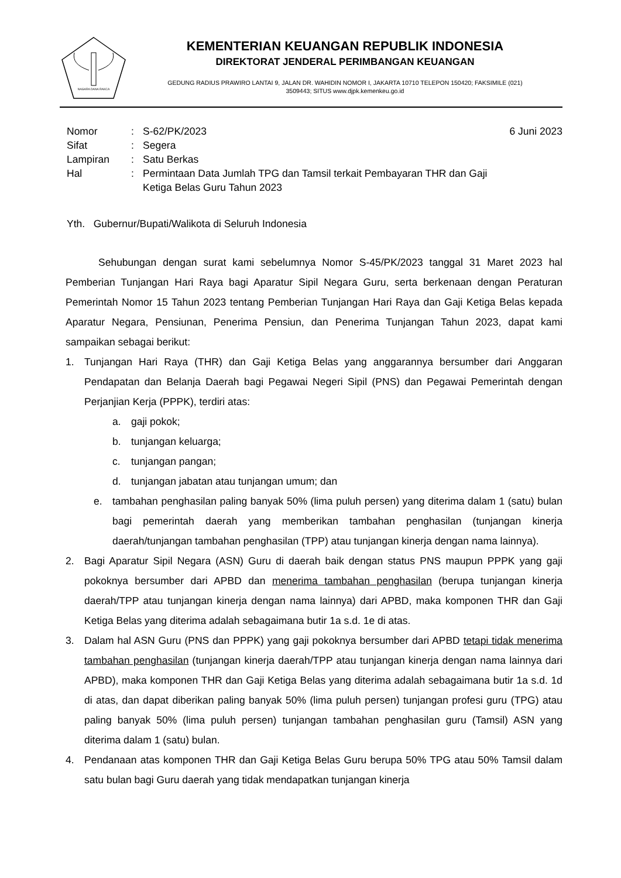NAGARA DANA RAKCA
KEMENTERIAN KEUANGAN REPUBLIK INDONESIA
DIREKTORAT JENDERAL PERIMBANGAN KEUANGAN
GEDUNG RADIUS PRAWIRO LANTAI 9, JALAN DR. WAHIDIN NOMOR I, JAKARTA 10710 TELEPON 150420; FAKSIMILE (021)
3509443; SITUS www.djpk.kemenkeu.go.id
Nomor : S-62/PK/2023 6 Juni 2023
Sifat : Segera
Lampiran : Satu Berkas
Hal : Permintaan Data Jumlah TPG dan Tamsil terkait Pembayaran THR dan Gaji
Ketiga Belas Guru Tahun 2023
Yth. Gubernur/Bupati/Walikota di Seluruh Indonesia
Sehubungan dengan surat kami sebelumnya Nomor S-45/PK/2023 tanggal 31 Maret 2023 hal Pemberian Tunjangan Hari Raya bagi Aparatur Sipil Negara Guru, serta berkenaan dengan Peraturan Pemerintah Nomor 15 Tahun 2023 tentang Pemberian Tunjangan Hari Raya dan Gaji Ketiga Belas kepada Aparatur Negara, Pensiunan, Penerima Pensiun, dan Penerima Tunjangan Tahun 2023, dapat kami sampaikan sebagai berikut:
1. Tunjangan Hari Raya (THR) dan Gaji Ketiga Belas yang anggarannya bersumber dari Anggaran Pendapatan dan Belanja Daerah bagi Pegawai Negeri Sipil (PNS) dan Pegawai Pemerintah dengan Perjanjian Kerja (PPPK), terdiri atas:
a. gaji pokok;
b. tunjangan keluarga;
c. tunjangan pangan;
d. tunjangan jabatan atau tunjangan umum; dan
e. tambahan penghasilan paling banyak 50% (lima puluh persen) yang diterima dalam 1 (satu) bulan bagi pemerintah daerah yang memberikan tambahan penghasilan (tunjangan kinerja daerah/tunjangan tambahan penghasilan (TPP) atau tunjangan kinerja dengan nama lainnya).
2. Bagi Aparatur Sipil Negara (ASN) Guru di daerah baik dengan status PNS maupun PPPK yang gaji pokoknya bersumber dari APBD dan menerima tambahan penghasilan (berupa tunjangan kinerja daerah/TPP atau tunjangan kinerja dengan nama lainnya) dari APBD, maka komponen THR dan Gaji Ketiga Belas yang diterima adalah sebagaimana butir 1a s.d. 1e di atas.
3. Dalam hal ASN Guru (PNS dan PPPK) yang gaji pokoknya bersumber dari APBD tetapi tidak menerima tambahan penghasilan (tunjangan kinerja daerah/TPP atau tunjangan kinerja dengan nama lainnya dari APBD), maka komponen THR dan Gaji Ketiga Belas yang diterima adalah sebagaimana butir 1a s.d. 1d di atas, dan dapat diberikan paling banyak 50% (lima puluh persen) tunjangan profesi guru (TPG) atau paling banyak 50% (lima puluh persen) tunjangan tambahan penghasilan guru (Tamsil) ASN yang diterima dalam 1 (satu) bulan.
4. Pendanaan atas komponen THR dan Gaji Ketiga Belas Guru berupa 50% TPG atau 50% Tamsil dalam satu bulan bagi Guru daerah yang tidak mendapatkan tunjangan kinerja